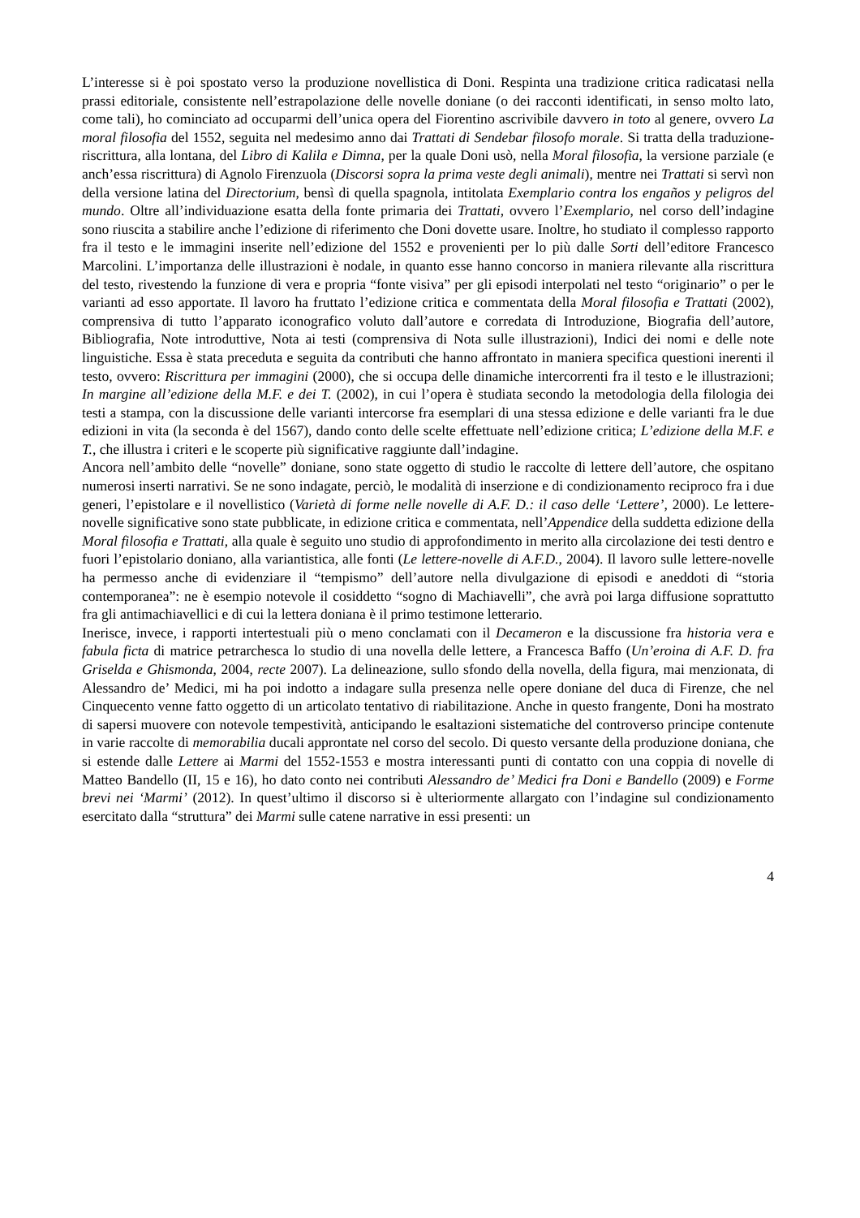L’interesse si è poi spostato verso la produzione novellistica di Doni. Respinta una tradizione critica radicatasi nella prassi editoriale, consistente nell’estrapolazione delle novelle doniane (o dei racconti identificati, in senso molto lato, come tali), ho cominciato ad occuparmi dell’unica opera del Fiorentino ascrivibile davvero in toto al genere, ovvero La moral filosofia del 1552, seguita nel medesimo anno dai Trattati di Sendebar filosofo morale. Si tratta della traduzione-riscrittura, alla lontana, del Libro di Kalila e Dimna, per la quale Doni usò, nella Moral filosofia, la versione parziale (e anch’essa riscrittura) di Agnolo Firenzuola (Discorsi sopra la prima veste degli animali), mentre nei Trattati si servì non della versione latina del Directorium, bensì di quella spagnola, intitolata Exemplario contra los engaños y peligros del mundo. Oltre all’individuazione esatta della fonte primaria dei Trattati, ovvero l’Exemplario, nel corso dell’indagine sono riuscita a stabilire anche l’edizione di riferimento che Doni dovette usare. Inoltre, ho studiato il complesso rapporto fra il testo e le immagini inserite nell’edizione del 1552 e provenienti per lo più dalle Sorti dell’editore Francesco Marcolini. L’importanza delle illustrazioni è nodale, in quanto esse hanno concorso in maniera rilevante alla riscrittura del testo, rivestendo la funzione di vera e propria “fonte visiva” per gli episodi interpolati nel testo “originario” o per le varianti ad esso apportate. Il lavoro ha fruttato l’edizione critica e commentata della Moral filosofia e Trattati (2002), comprensiva di tutto l’apparato iconografico voluto dall’autore e corredata di Introduzione, Biografia dell’autore, Bibliografia, Note introduttive, Nota ai testi (comprensiva di Nota sulle illustrazioni), Indici dei nomi e delle note linguistiche. Essa è stata preceduta e seguita da contributi che hanno affrontato in maniera specifica questioni inerenti il testo, ovvero: Riscrittura per immagini (2000), che si occupa delle dinamiche intercorrenti fra il testo e le illustrazioni; In margine all’edizione della M.F. e dei T. (2002), in cui l’opera è studiata secondo la metodologia della filologia dei testi a stampa, con la discussione delle varianti intercorse fra esemplari di una stessa edizione e delle varianti fra le due edizioni in vita (la seconda è del 1567), dando conto delle scelte effettuate nell’edizione critica; L’edizione della M.F. e T., che illustra i criteri e le scoperte più significative raggiunte dall’indagine.
Ancora nell’ambito delle “novelle” doniane, sono state oggetto di studio le raccolte di lettere dell’autore, che ospitano numerosi inserti narrativi. Se ne sono indagate, perciò, le modalità di inserzione e di condizionamento reciproco fra i due generi, l’epistolare e il novellistico (Varietà di forme nelle novelle di A.F. D.: il caso delle ‘Lettere’, 2000). Le lettere-novelle significative sono state pubblicate, in edizione critica e commentata, nell’Appendice della suddetta edizione della Moral filosofia e Trattati, alla quale è seguito uno studio di approfondimento in merito alla circolazione dei testi dentro e fuori l’epistolario doniano, alla variantistica, alle fonti (Le lettere-novelle di A.F.D., 2004). Il lavoro sulle lettere-novelle ha permesso anche di evidenziare il “tempismo” dell’autore nella divulgazione di episodi e aneddoti di “storia contemporanea”: ne è esempio notevole il cosiddetto “sogno di Machiavelli”, che avrà poi larga diffusione soprattutto fra gli antimachiavellici e di cui la lettera doniana è il primo testimone letterario.
Inerisce, invece, i rapporti intertestuali più o meno conclamati con il Decameron e la discussione fra historia vera e fabula ficta di matrice petrarchesca lo studio di una novella delle lettere, a Francesca Baffo (Un’eroina di A.F. D. fra Griselda e Ghismonda, 2004, recte 2007). La delineazione, sullo sfondo della novella, della figura, mai menzionata, di Alessandro de’ Medici, mi ha poi indotto a indagare sulla presenza nelle opere doniane del duca di Firenze, che nel Cinquecento venne fatto oggetto di un articolato tentativo di riabilitazione. Anche in questo frangente, Doni ha mostrato di sapersi muovere con notevole tempestività, anticipando le esaltazioni sistematiche del controverso principe contenute in varie raccolte di memorabilia ducali approntate nel corso del secolo. Di questo versante della produzione doniana, che si estende dalle Lettere ai Marmi del 1552-1553 e mostra interessanti punti di contatto con una coppia di novelle di Matteo Bandello (II, 15 e 16), ho dato conto nei contributi Alessandro de’ Medici fra Doni e Bandello (2009) e Forme brevi nei ‘Marmi’ (2012). In quest’ultimo il discorso si è ulteriormente allargato con l’indagine sul condizionamento esercitato dalla “struttura” dei Marmi sulle catene narrative in essi presenti: un
4